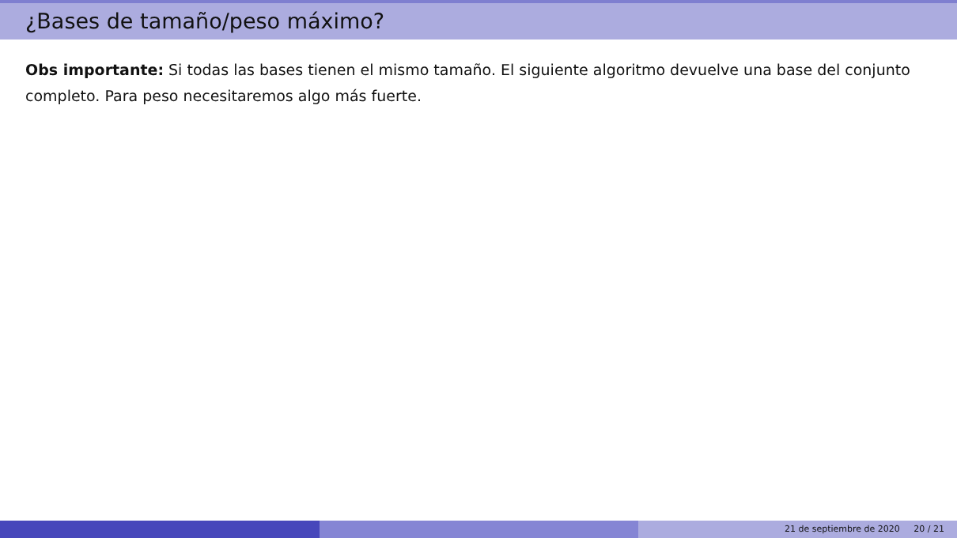¿Bases de tamaño/peso máximo?
Obs importante: Si todas las bases tienen el mismo tamaño. El siguiente algoritmo devuelve una base del conjunto completo. Para peso necesitaremos algo más fuerte.
21 de septiembre de 2020 20 / 21